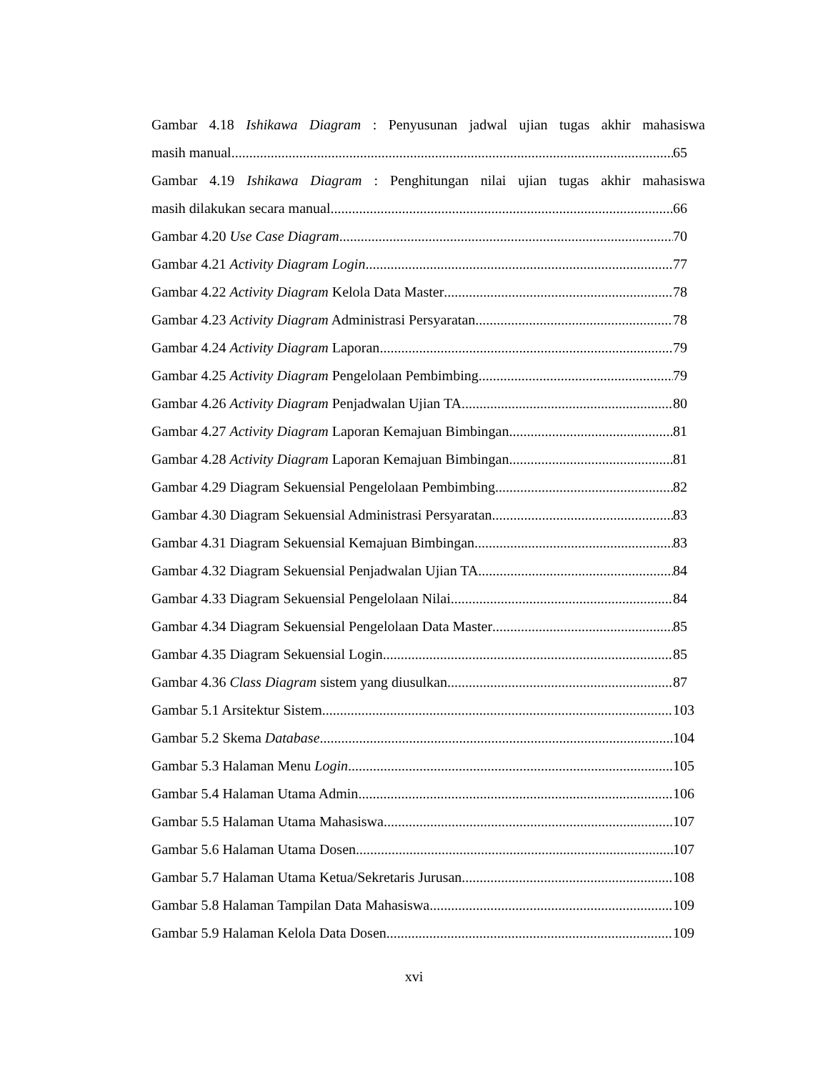Gambar 4.18 Ishikawa Diagram : Penyusunan jadwal ujian tugas akhir mahasiswa
masih manual 65
Gambar 4.19 Ishikawa Diagram : Penghitungan nilai ujian tugas akhir mahasiswa
masih dilakukan secara manual 66
Gambar 4.20 Use Case Diagram 70
Gambar 4.21 Activity Diagram Login 77
Gambar 4.22 Activity Diagram Kelola Data Master 78
Gambar 4.23 Activity Diagram Administrasi Persyaratan 78
Gambar 4.24 Activity Diagram Laporan 79
Gambar 4.25 Activity Diagram Pengelolaan Pembimbing 79
Gambar 4.26 Activity Diagram Penjadwalan Ujian TA 80
Gambar 4.27 Activity Diagram Laporan Kemajuan Bimbingan 81
Gambar 4.28 Activity Diagram Laporan Kemajuan Bimbingan 81
Gambar 4.29 Diagram Sekuensial Pengelolaan Pembimbing 82
Gambar 4.30 Diagram Sekuensial Administrasi Persyaratan 83
Gambar 4.31 Diagram Sekuensial Kemajuan Bimbingan 83
Gambar 4.32 Diagram Sekuensial Penjadwalan Ujian TA 84
Gambar 4.33 Diagram Sekuensial Pengelolaan Nilai 84
Gambar 4.34 Diagram Sekuensial Pengelolaan Data Master 85
Gambar 4.35 Diagram Sekuensial Login 85
Gambar 4.36 Class Diagram sistem yang diusulkan 87
Gambar 5.1 Arsitektur Sistem 103
Gambar 5.2 Skema Database 104
Gambar 5.3 Halaman Menu Login 105
Gambar 5.4 Halaman Utama Admin 106
Gambar 5.5 Halaman Utama Mahasiswa 107
Gambar 5.6 Halaman Utama Dosen 107
Gambar 5.7 Halaman Utama Ketua/Sekretaris Jurusan 108
Gambar 5.8 Halaman Tampilan Data Mahasiswa 109
Gambar 5.9 Halaman Kelola Data Dosen 109
xvi